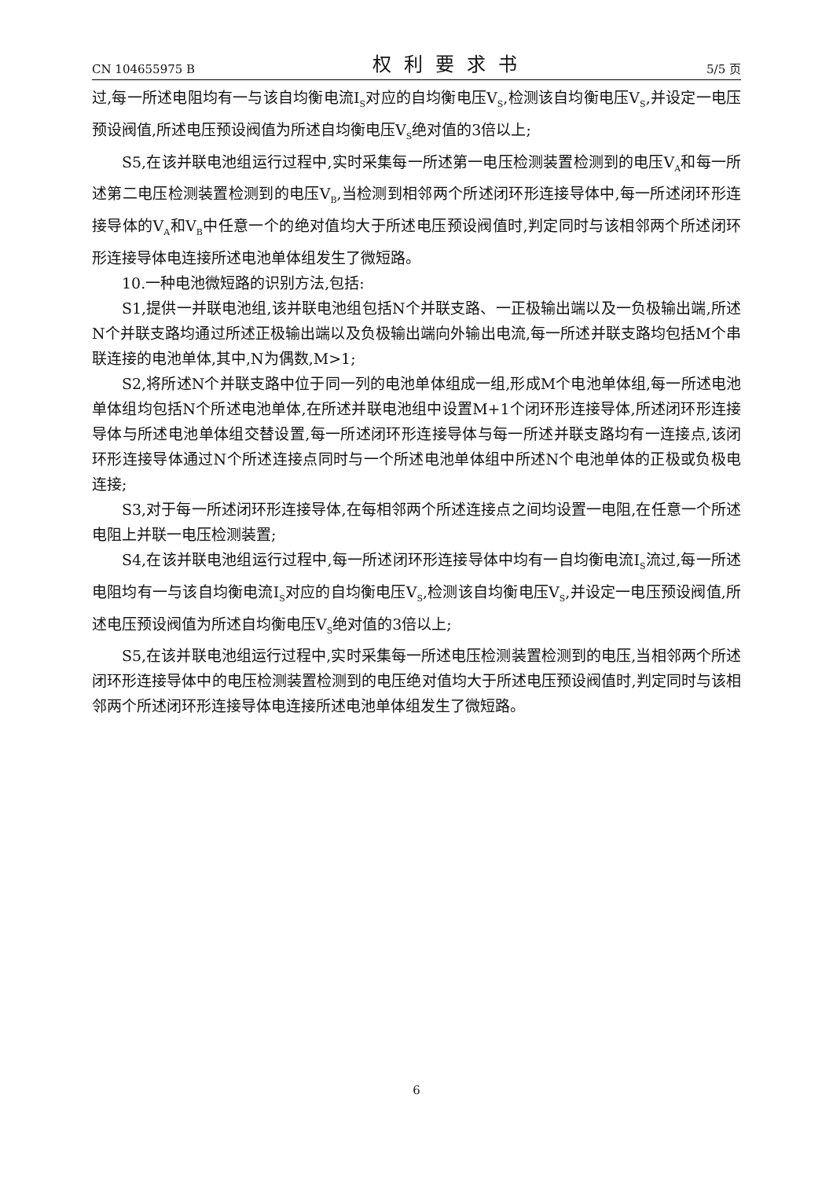CN 104655975 B 权利要求书 5/5 页
过,每一所述电阻均有一与该自均衡电流I<sub>S</sub>对应的自均衡电压V<sub>S</sub>,检测该自均衡电压V<sub>S</sub>,并设定一电压预设阀值,所述电压预设阀值为所述自均衡电压V<sub>S</sub>绝对值的3倍以上;
S5,在该并联电池组运行过程中,实时采集每一所述第一电压检测装置检测到的电压V<sub>A</sub>和每一所述第二电压检测装置检测到的电压V<sub>B</sub>,当检测到相邻两个所述闭环形连接导体中,每一所述闭环形连接导体的V<sub>A</sub>和V<sub>B</sub>中任意一个的绝对值均大于所述电压预设阀值时,判定同时与该相邻两个所述闭环形连接导体电连接所述电池单体组发生了微短路。
10.一种电池微短路的识别方法,包括:
S1,提供一并联电池组,该并联电池组包括N个并联支路、一正极输出端以及一负极输出端,所述N个并联支路均通过所述正极输出端以及负极输出端向外输出电流,每一所述并联支路均包括M个串联连接的电池单体,其中,N为偶数,M>1;
S2,将所述N个并联支路中位于同一列的电池单体组成一组,形成M个电池单体组,每一所述电池单体组均包括N个所述电池单体,在所述并联电池组中设置M+1个闭环形连接导体,所述闭环形连接导体与所述电池单体组交替设置,每一所述闭环形连接导体与每一所述并联支路均有一连接点,该闭环形连接导体通过N个所述连接点同时与一个所述电池单体组中所述N个电池单体的正极或负极电连接;
S3,对于每一所述闭环形连接导体,在每相邻两个所述连接点之间均设置一电阻,在任意一个所述电阻上并联一电压检测装置;
S4,在该并联电池组运行过程中,每一所述闭环形连接导体中均有一自均衡电流I<sub>S</sub>流过,每一所述电阻均有一与该自均衡电流I<sub>S</sub>对应的自均衡电压V<sub>S</sub>,检测该自均衡电压V<sub>S</sub>,并设定一电压预设阀值,所述电压预设阀值为所述自均衡电压V<sub>S</sub>绝对值的3倍以上;
S5,在该并联电池组运行过程中,实时采集每一所述电压检测装置检测到的电压,当相邻两个所述闭环形连接导体中的电压检测装置检测到的电压绝对值均大于所述电压预设阀值时,判定同时与该相邻两个所述闭环形连接导体电连接所述电池单体组发生了微短路。
6